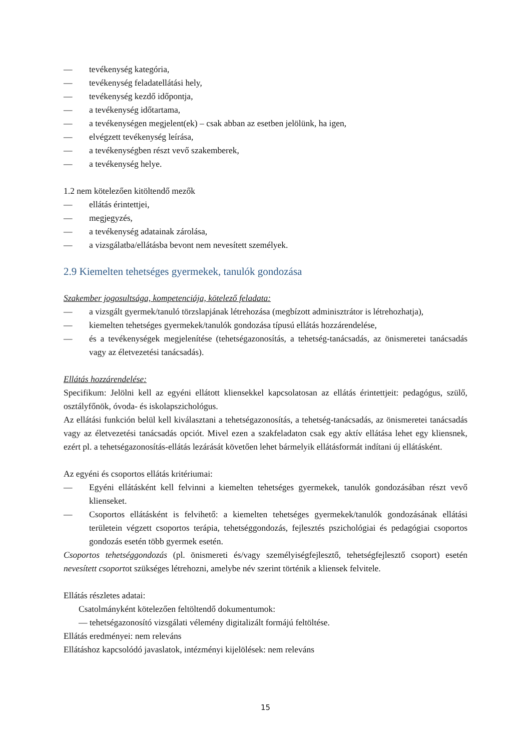— tevékenység kategória,
— tevékenység feladatellátási hely,
— tevékenység kezdő időpontja,
— a tevékenység időtartama,
— a tevékenységen megjelent(ek) – csak abban az esetben jelölünk, ha igen,
— elvégzett tevékenység leírása,
— a tevékenységben részt vevő szakemberek,
— a tevékenység helye.
1.2 nem kötelezően kitöltendő mezők
— ellátás érintettjei,
— megjegyzés,
— a tevékenység adatainak zárolása,
— a vizsgálatba/ellátásba bevont nem nevesített személyek.
2.9 Kiemelten tehetséges gyermekek, tanulók gondozása
Szakember jogosultsága, kompetenciája, kötelező feladata:
— a vizsgált gyermek/tanuló törzslapjának létrehozása (megbízott adminisztrátor is létrehozhatja),
— kiemelten tehetséges gyermekek/tanulók gondozása típusú ellátás hozzárendelése,
— és a tevékenységek megjelenítése (tehetségazonosítás, a tehetség-tanácsadás, az önismeretei tanácsadás vagy az életvezetési tanácsadás).
Ellátás hozzárendelése:
Specifikum: Jelölni kell az egyéni ellátott kliensekkel kapcsolatosan az ellátás érintettjeit: pedagógus, szülő, osztályfőnök, óvoda- és iskolapszichológus.
Az ellátási funkción belül kell kiválasztani a tehetségazonosítás, a tehetség-tanácsadás, az önismeretei tanácsadás vagy az életvezetési tanácsadás opciót. Mivel ezen a szakfeladaton csak egy aktív ellátása lehet egy kliensnek, ezért pl. a tehetségazonosítás-ellátás lezárását követően lehet bármelyik ellátásformát indítani új ellátásként.
Az egyéni és csoportos ellátás kritériumai:
— Egyéni ellátásként kell felvinni a kiemelten tehetséges gyermekek, tanulók gondozásában részt vevő klienseket.
— Csoportos ellátásként is felvihető: a kiemelten tehetséges gyermekek/tanulók gondozásának ellátási területein végzett csoportos terápia, tehetséggondozás, fejlesztés pszichológiai és pedagógiai csoportos gondozás esetén több gyermek esetén.
Csoportos tehetséggondozás (pl. önismereti és/vagy személyiségfejlesztő, tehetségfejlesztő csoport) esetén nevesített csoportot szükséges létrehozni, amelybe név szerint történik a kliensek felvitele.
Ellátás részletes adatai:
Csatolmányként kötelezően feltöltendő dokumentumok:
— tehetségazonosító vizsgálati vélemény digitalizált formájú feltöltése.
Ellátás eredményei: nem releváns
Ellátáshoz kapcsolódó javaslatok, intézményi kijelölések: nem releváns
15